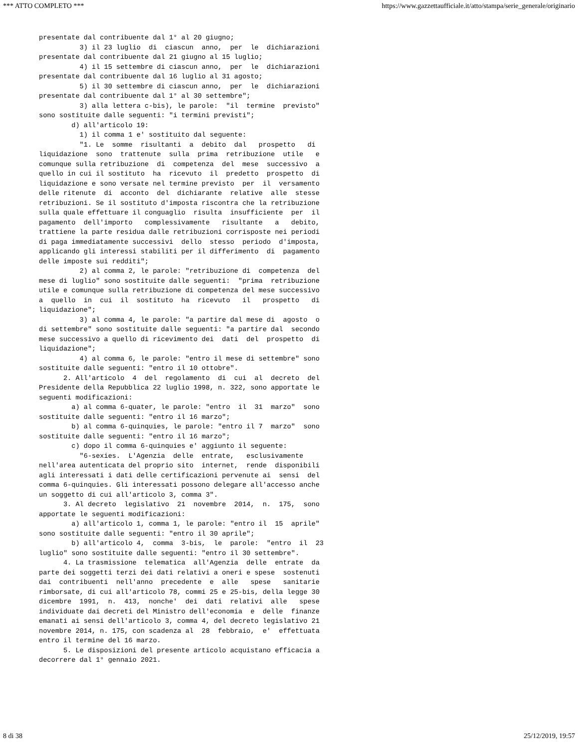*** ATTO COMPLETO *** https://www.gazzettaufficiale.it/atto/stampa/serie_generale/originario
presentate dal contribuente dal 1° al 20 giugno;
          3) il 23 luglio  di  ciascun  anno,  per  le  dichiarazioni
presentate dal contribuente dal 21 giugno al 15 luglio;
          4) il 15 settembre di ciascun anno,  per  le  dichiarazioni
presentate dal contribuente dal 16 luglio al 31 agosto;
          5) il 30 settembre di ciascun anno,  per  le  dichiarazioni
presentate dal contribuente dal 1° al 30 settembre";
          3) alla lettera c-bis), le parole:  "il  termine  previsto"
sono sostituite dalle seguenti: "i termini previsti";
        d) all'articolo 19:
          1) il comma 1 e' sostituito dal seguente:
          "1. Le  somme  risultanti  a  debito  dal   prospetto   di
liquidazione  sono  trattenute  sulla  prima  retribuzione  utile   e
comunque sulla retribuzione  di  competenza  del  mese  successivo  a
quello in cui il sostituto  ha  ricevuto  il  predetto  prospetto  di
liquidazione e sono versate nel termine previsto  per  il  versamento
delle ritenute  di  acconto  del  dichiarante  relative  alle  stesse
retribuzioni. Se il sostituto d'imposta riscontra che la retribuzione
sulla quale effettuare il conguaglio  risulta  insufficiente  per  il
pagamento  dell'importo   complessivamente   risultante   a   debito,
trattiene la parte residua dalle retribuzioni corrisposte nei periodi
di paga immediatamente successivi  dello  stesso  periodo  d'imposta,
applicando gli interessi stabiliti per il differimento  di  pagamento
delle imposte sui redditi";
          2) al comma 2, le parole: "retribuzione di  competenza  del
mese di luglio" sono sostituite dalle seguenti:  "prima  retribuzione
utile e comunque sulla retribuzione di competenza del mese successivo
a  quello  in  cui  il  sostituto  ha  ricevuto   il   prospetto   di
liquidazione";
          3) al comma 4, le parole: "a partire dal mese di  agosto  o
di settembre" sono sostituite dalle seguenti: "a partire dal  secondo
mese successivo a quello di ricevimento dei  dati  del  prospetto  di
liquidazione";
          4) al comma 6, le parole: "entro il mese di settembre" sono
sostituite dalle seguenti: "entro il 10 ottobre".
      2. All'articolo  4  del  regolamento  di  cui  al  decreto  del
Presidente della Repubblica 22 luglio 1998, n. 322, sono apportate le
seguenti modificazioni:
        a) al comma 6-quater, le parole: "entro  il  31  marzo"  sono
sostituite dalle seguenti: "entro il 16 marzo";
        b) al comma 6-quinquies, le parole: "entro il 7  marzo"  sono
sostituite dalle seguenti: "entro il 16 marzo";
        c) dopo il comma 6-quinquies e' aggiunto il seguente:
          "6-sexies.  L'Agenzia  delle  entrate,   esclusivamente
nell'area autenticata del proprio sito  internet,  rende  disponibili
agli interessati i dati delle certificazioni pervenute ai  sensi  del
comma 6-quinquies. Gli interessati possono delegare all'accesso anche
un soggetto di cui all'articolo 3, comma 3".
      3. Al decreto  legislativo  21  novembre  2014,  n.  175,  sono
apportate le seguenti modificazioni:
        a) all'articolo 1, comma 1, le parole: "entro il  15  aprile"
sono sostituite dalle seguenti: "entro il 30 aprile";
        b) all'articolo 4,  comma  3-bis,  le  parole:  "entro  il  23
luglio" sono sostituite dalle seguenti: "entro il 30 settembre".
      4. La trasmissione  telematica  all'Agenzia  delle  entrate  da
parte dei soggetti terzi dei dati relativi a oneri e spese  sostenuti
dai  contribuenti  nell'anno  precedente  e  alle   spese   sanitarie
rimborsate, di cui all'articolo 78, commi 25 e 25-bis, della legge 30
dicembre  1991,  n.  413,  nonche'  dei  dati  relativi  alle   spese
individuate dai decreti del Ministro dell'economia  e  delle  finanze
emanati ai sensi dell'articolo 3, comma 4, del decreto legislativo 21
novembre 2014, n. 175, con scadenza al  28  febbraio,  e'  effettuata
entro il termine del 16 marzo.
      5. Le disposizioni del presente articolo acquistano efficacia a
decorrere dal 1° gennaio 2021.
8 di 38 25/12/2019, 19:57